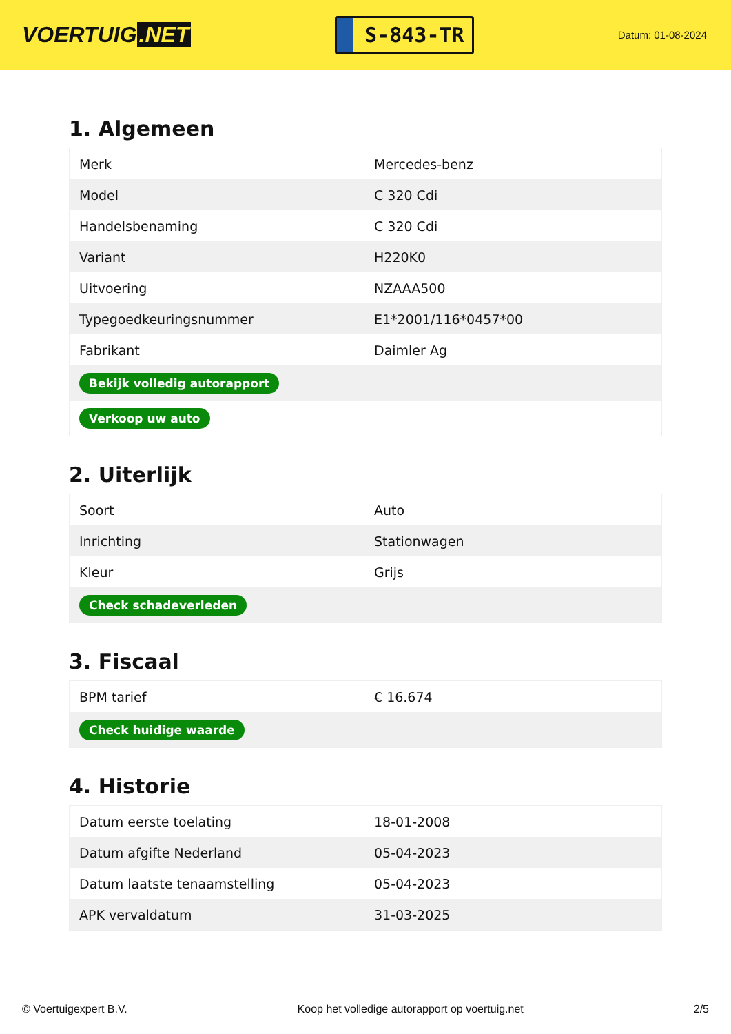VOERTUIG.NET
S-843-TR
Datum: 01-08-2024
1. Algemeen
| Merk | Mercedes-benz |
| Model | C 320 Cdi |
| Handelsbenaming | C 320 Cdi |
| Variant | H220K0 |
| Uitvoering | NZAAA500 |
| Typegoedkeuringsnummer | E1*2001/116*0457*00 |
| Fabrikant | Daimler Ag |
| Bekijk volledig autorapport | |
| Verkoop uw auto | |
2. Uiterlijk
| Soort | Auto |
| Inrichting | Stationwagen |
| Kleur | Grijs |
| Check schadeverleden | |
3. Fiscaal
| BPM tarief | € 16.674 |
| Check huidige waarde | |
4. Historie
| Datum eerste toelating | 18-01-2008 |
| Datum afgifte Nederland | 05-04-2023 |
| Datum laatste tenaamstelling | 05-04-2023 |
| APK vervaldatum | 31-03-2025 |
© Voertuigexpert B.V. Koop het volledige autorapport op voertuig.net 2/5